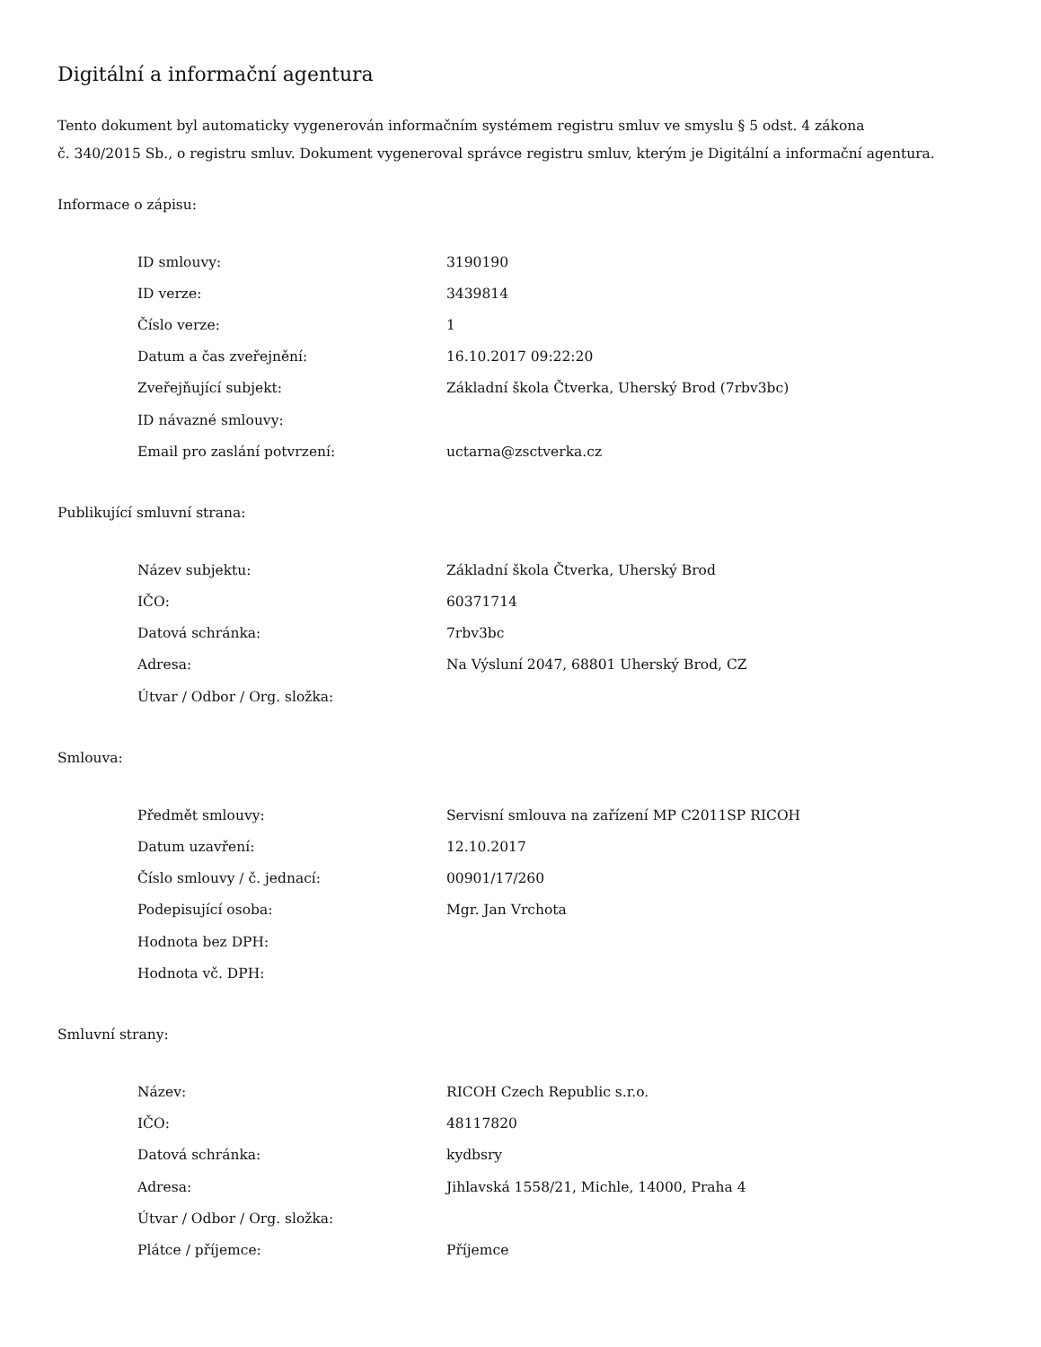Digitální a informační agentura
Tento dokument byl automaticky vygenerován informačním systémem registru smluv ve smyslu § 5 odst. 4 zákona
č. 340/2015 Sb., o registru smluv. Dokument vygeneroval správce registru smluv, kterým je Digitální a informační agentura.
Informace o zápisu:
| ID smlouvy: | 3190190 |
| ID verze: | 3439814 |
| Číslo verze: | 1 |
| Datum a čas zveřejnění: | 16.10.2017 09:22:20 |
| Zveřejňující subjekt: | Základní škola Čtverka, Uherský Brod (7rbv3bc) |
| ID návazné smlouvy: | |
| Email pro zaslání potvrzení: | uctarna@zsctverka.cz |
Publikující smluvní strana:
| Název subjektu: | Základní škola Čtverka, Uherský Brod |
| IČO: | 60371714 |
| Datová schránka: | 7rbv3bc |
| Adresa: | Na Výsluní 2047, 68801 Uherský Brod, CZ |
| Útvar / Odbor / Org. složka: | |
Smlouva:
| Předmět smlouvy: | Servisní smlouva na zařízení MP C2011SP RICOH |
| Datum uzavření: | 12.10.2017 |
| Číslo smlouvy / č. jednací: | 00901/17/260 |
| Podepisující osoba: | Mgr. Jan Vrchota |
| Hodnota bez DPH: | |
| Hodnota vč. DPH: | |
Smluvní strany:
| Název: | RICOH Czech Republic s.r.o. |
| IČO: | 48117820 |
| Datová schránka: | kydbsry |
| Adresa: | Jihlavská 1558/21, Michle, 14000, Praha 4 |
| Útvar / Odbor / Org. složka: | |
| Plátce / příjemce: | Příjemce |